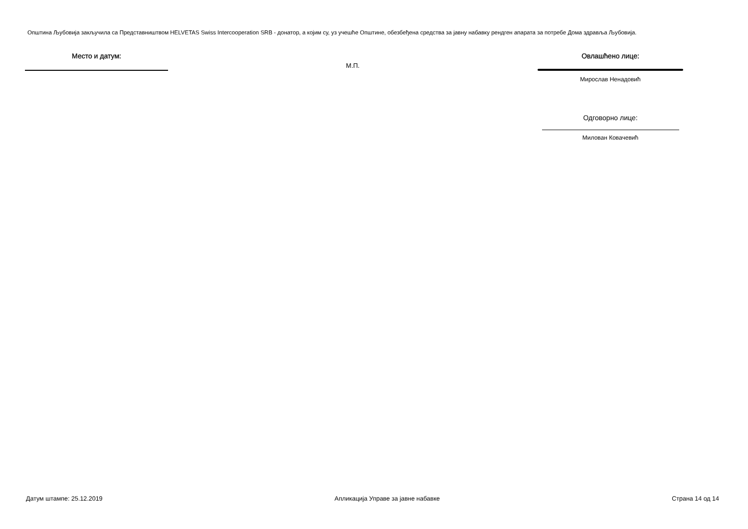Општина Љубовија закључила са Представништвом HELVETAS Swiss Intercooperation SRB - донатор, а којим су, уз учешће Општине, обезбеђена средства за јавну набавку рендген апарата за потребе Дома здравља Љубовија.
Место и датум:
М.П.
Овлашћено лице:
Мирослав Ненадовић
Одговорно лице:
Милован Ковачевић
Датум штампе: 25.12.2019 Апликација Управе за јавне набавке Страна 14 од 14